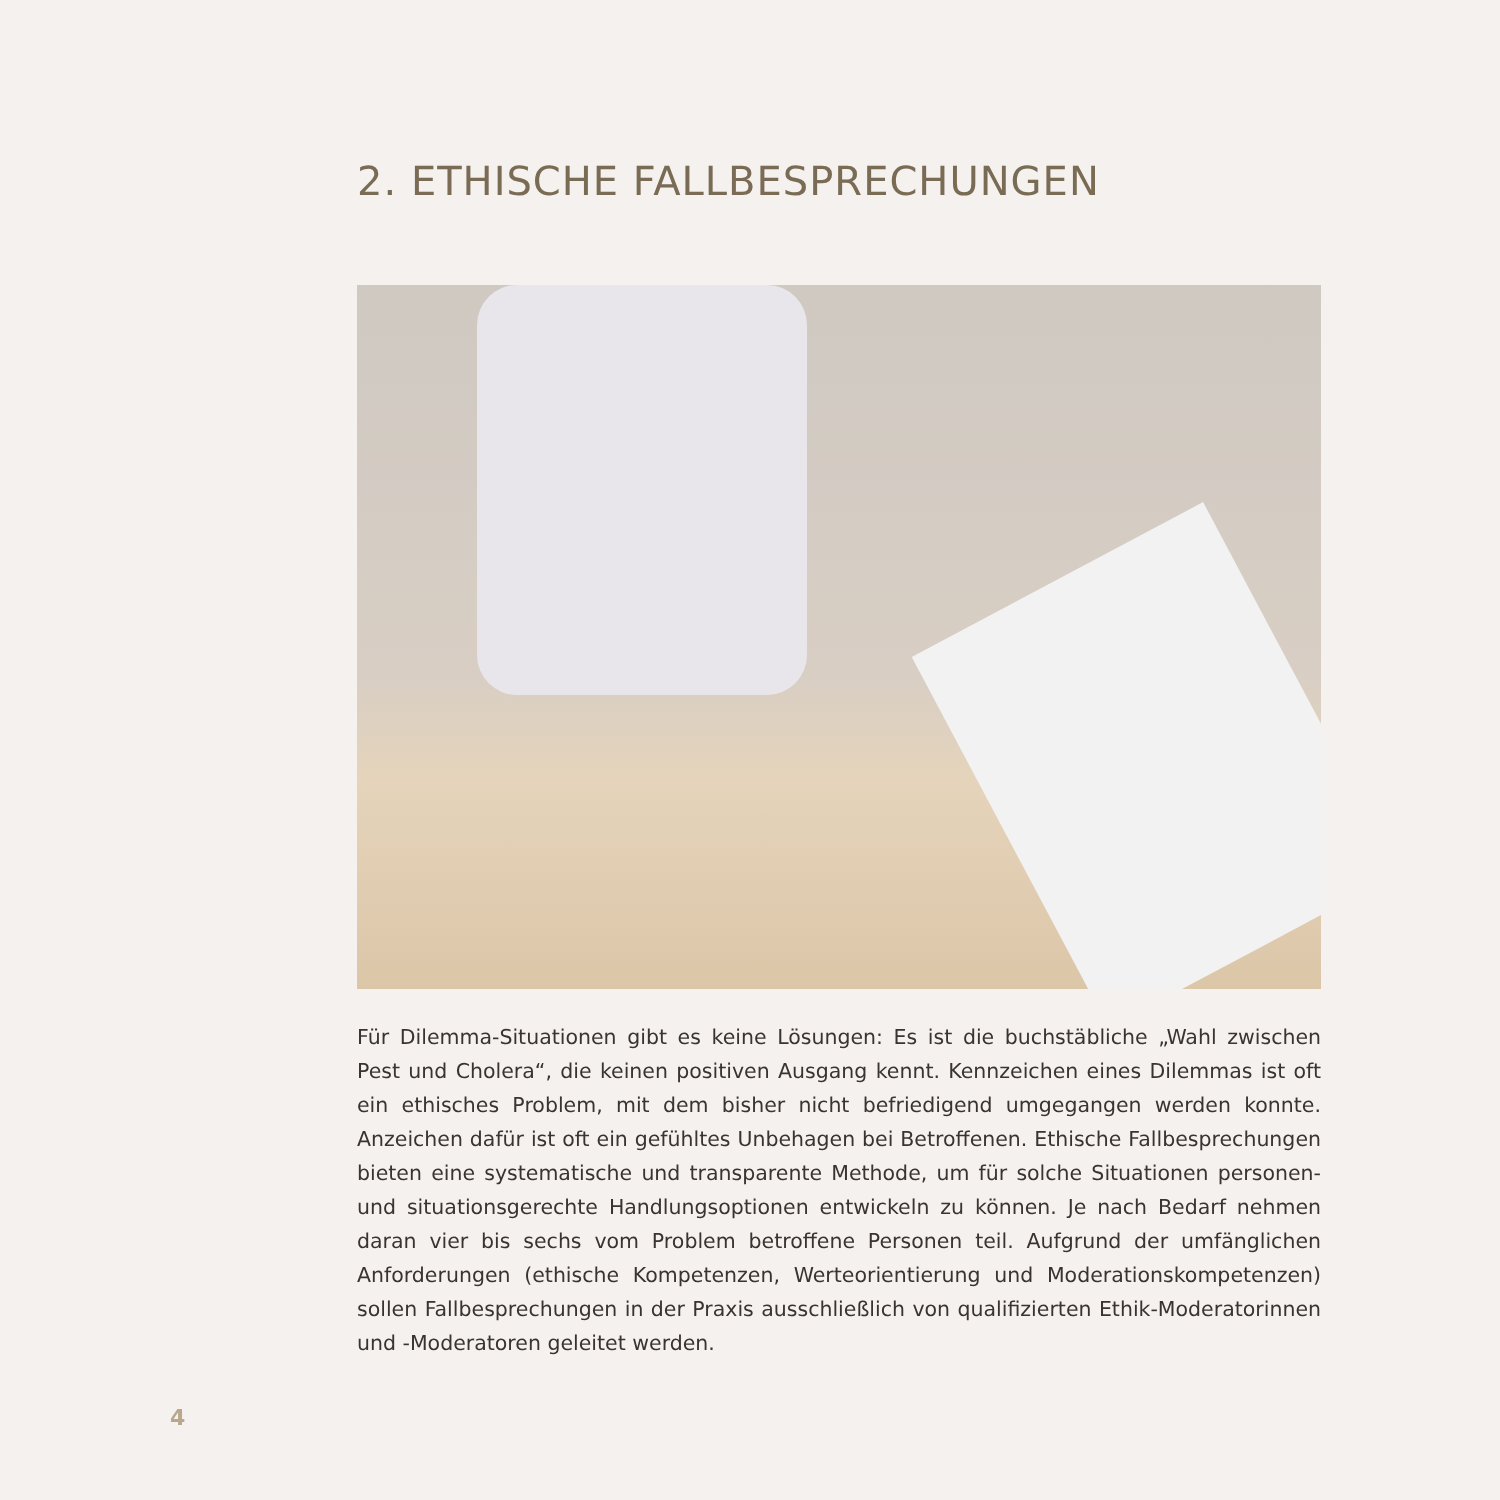2. ETHISCHE FALLBESPRECHUNGEN
Für Dilemma-Situationen gibt es keine Lösungen: Es ist die buchstäbliche „Wahl zwischen Pest und Cholera“, die keinen positiven Ausgang kennt. Kennzeichen eines Dilemmas ist oft ein ethisches Problem, mit dem bisher nicht befriedigend umgegangen werden konnte. Anzeichen dafür ist oft ein gefühltes Unbehagen bei Betroffenen. Ethische Fallbesprechungen bieten eine systematische und transparente Methode, um für solche Situationen personen- und situationsgerechte Handlungsoptionen entwickeln zu können. Je nach Bedarf nehmen daran vier bis sechs vom Problem betroffene Personen teil. Aufgrund der umfänglichen Anforderungen (ethische Kompetenzen, Werteorientierung und Moderationskompetenzen) sollen Fallbesprechungen in der Praxis ausschließlich von qualifizierten Ethik-Moderatorinnen und -Moderatoren geleitet werden.
4